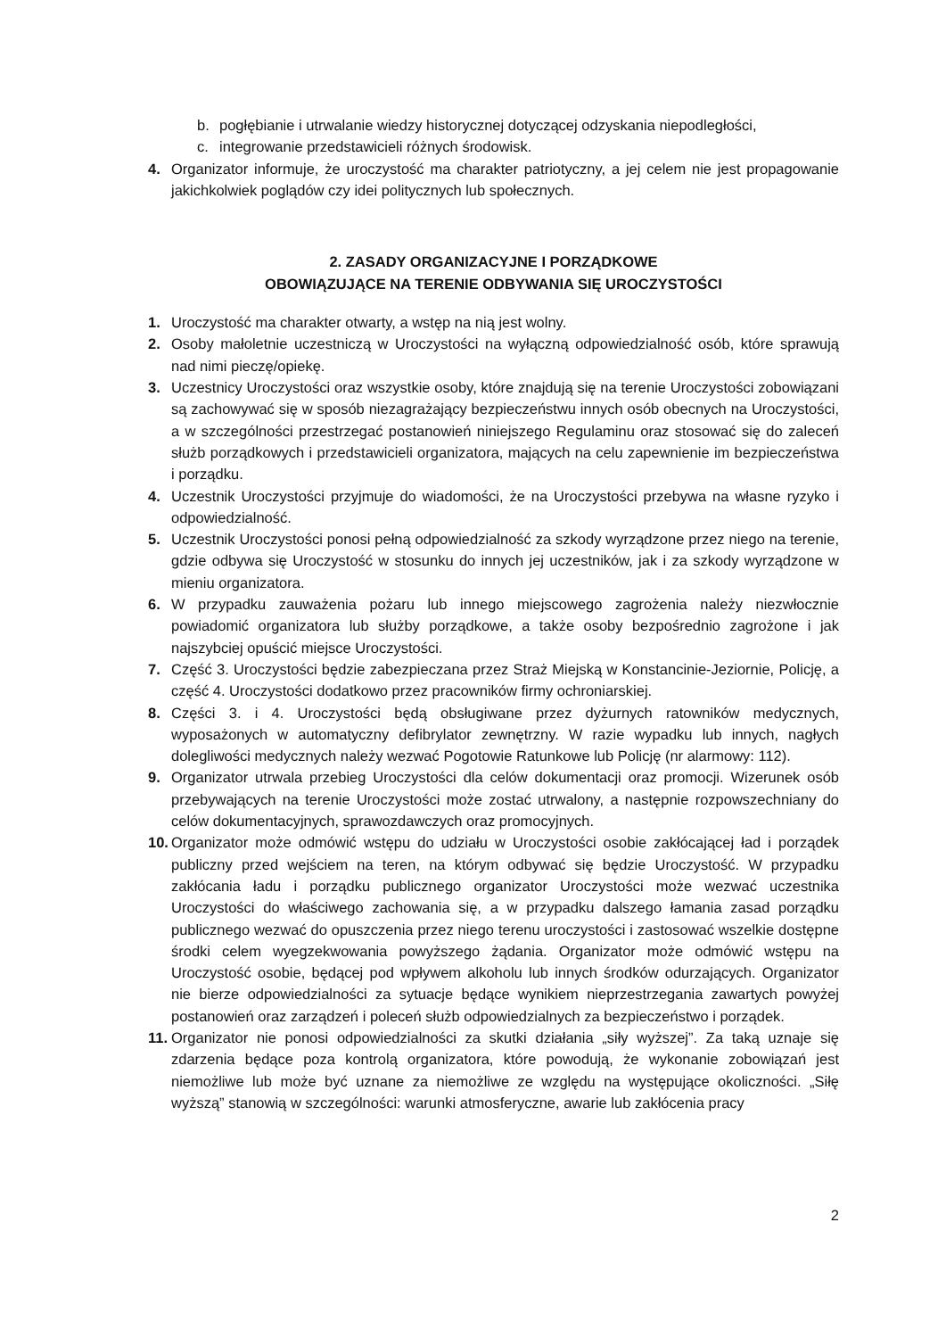b. pogłębianie i utrwalanie wiedzy historycznej dotyczącej odzyskania niepodległości,
c. integrowanie przedstawicieli różnych środowisk.
4. Organizator informuje, że uroczystość ma charakter patriotyczny, a jej celem nie jest propagowanie jakichkolwiek poglądów czy idei politycznych lub społecznych.
2. ZASADY ORGANIZACYJNE I PORZĄDKOWE
OBOWIĄZUJĄCE NA TERENIE ODBYWANIA SIĘ UROCZYSTOŚCI
1. Uroczystość ma charakter otwarty, a wstęp na nią jest wolny.
2. Osoby małoletnie uczestniczą w Uroczystości na wyłączną odpowiedzialność osób, które sprawują nad nimi pieczę/opiekę.
3. Uczestnicy Uroczystości oraz wszystkie osoby, które znajdują się na terenie Uroczystości zobowiązani są zachowywać się w sposób niezagrażający bezpieczeństwu innych osób obecnych na Uroczystości, a w szczególności przestrzegać postanowień niniejszego Regulaminu oraz stosować się do zaleceń służb porządkowych i przedstawicieli organizatora, mających na celu zapewnienie im bezpieczeństwa i porządku.
4. Uczestnik Uroczystości przyjmuje do wiadomości, że na Uroczystości przebywa na własne ryzyko i odpowiedzialność.
5. Uczestnik Uroczystości ponosi pełną odpowiedzialność za szkody wyrządzone przez niego na terenie, gdzie odbywa się Uroczystość w stosunku do innych jej uczestników, jak i za szkody wyrządzone w mieniu organizatora.
6. W przypadku zauważenia pożaru lub innego miejscowego zagrożenia należy niezwłocznie powiadomić organizatora lub służby porządkowe, a także osoby bezpośrednio zagrożone i jak najszybciej opuścić miejsce Uroczystości.
7. Część 3. Uroczystości będzie zabezpieczana przez Straż Miejską w Konstancinie-Jeziornie, Policję, a część 4. Uroczystości dodatkowo przez pracowników firmy ochroniarskiej.
8. Części 3. i 4. Uroczystości będą obsługiwane przez dyżurnych ratowników medycznych, wyposażonych w automatyczny defibrylator zewnętrzny. W razie wypadku lub innych, nagłych dolegliwości medycznych należy wezwać Pogotowie Ratunkowe lub Policję (nr alarmowy: 112).
9. Organizator utrwala przebieg Uroczystości dla celów dokumentacji oraz promocji. Wizerunek osób przebywających na terenie Uroczystości może zostać utrwalony, a następnie rozpowszechniany do celów dokumentacyjnych, sprawozdawczych oraz promocyjnych.
10. Organizator może odmówić wstępu do udziału w Uroczystości osobie zakłócającej ład i porządek publiczny przed wejściem na teren, na którym odbywać się będzie Uroczystość. W przypadku zakłócania ładu i porządku publicznego organizator Uroczystości może wezwać uczestnika Uroczystości do właściwego zachowania się, a w przypadku dalszego łamania zasad porządku publicznego wezwać do opuszczenia przez niego terenu uroczystości i zastosować wszelkie dostępne środki celem wyegzekwowania powyższego żądania. Organizator może odmówić wstępu na Uroczystość osobie, będącej pod wpływem alkoholu lub innych środków odurzających. Organizator nie bierze odpowiedzialności za sytuacje będące wynikiem nieprzestrzegania zawartych powyżej postanowień oraz zarządzeń i poleceń służb odpowiedzialnych za bezpieczeństwo i porządek.
11. Organizator nie ponosi odpowiedzialności za skutki działania „siły wyższej”. Za taką uznaje się zdarzenia będące poza kontrolą organizatora, które powodują, że wykonanie zobowiązań jest niemożliwe lub może być uznane za niemożliwe ze względu na występujące okoliczności. „Siłę wyższą” stanowią w szczególności: warunki atmosferyczne, awarie lub zakłócenia pracy
2